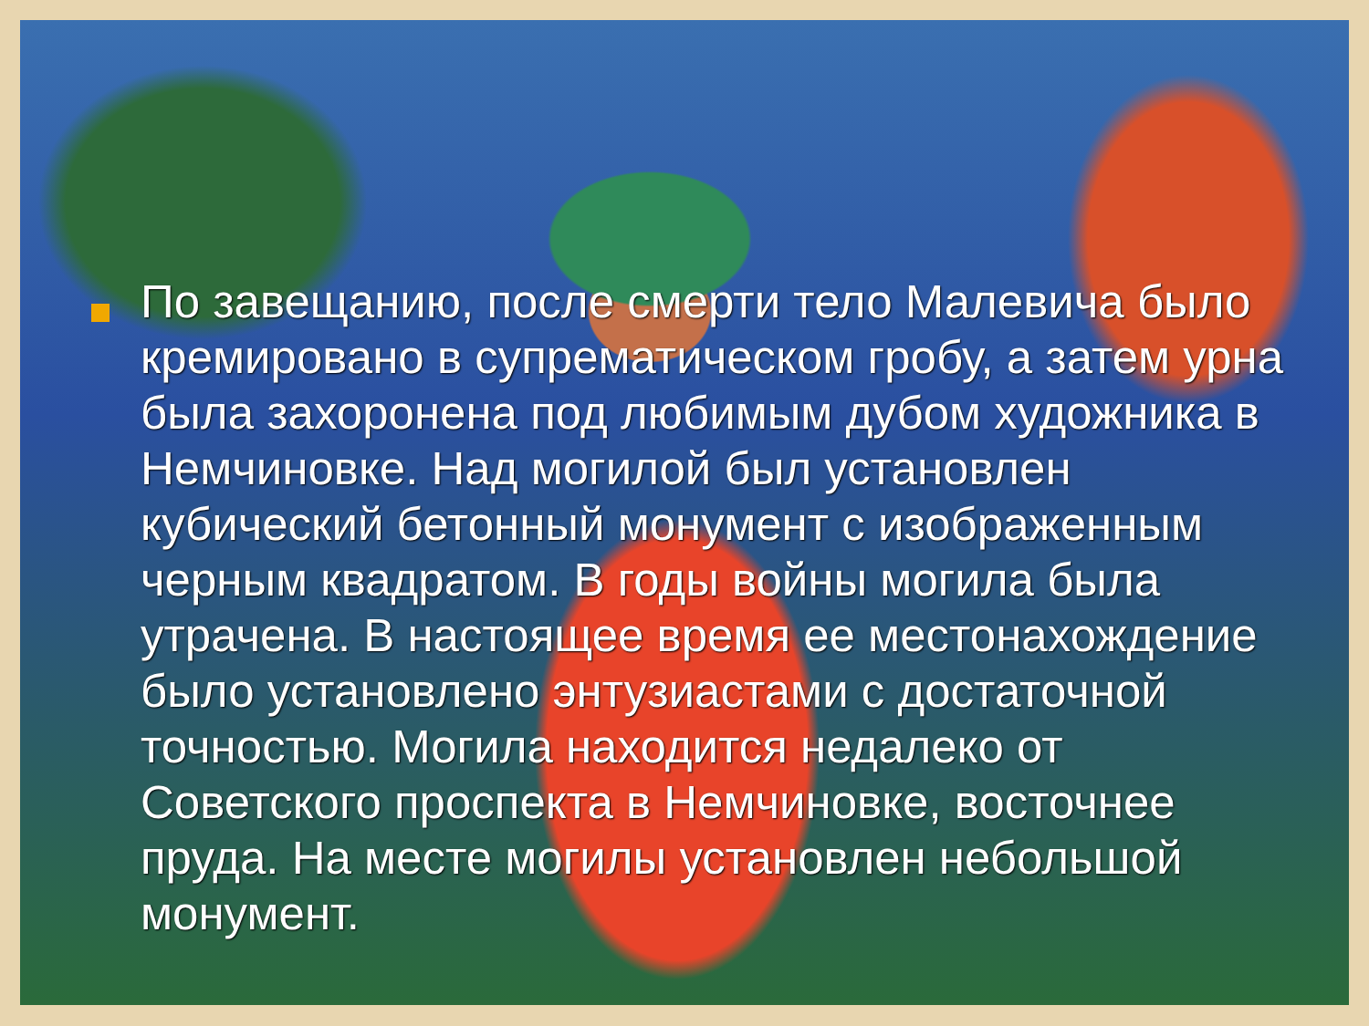По завещанию, после смерти тело Малевича было кремировано в супрематическом гробу, а затем урна была захоронена под любимым дубом художника в Немчиновке. Над могилой был установлен кубический бетонный монумент с изображенным черным квадратом. В годы войны могила была утрачена. В настоящее время ее местонахождение было установлено энтузиастами с достаточной точностью. Могила находится недалеко от Советского проспекта в Немчиновке, восточнее пруда. На месте могилы установлен небольшой монумент.